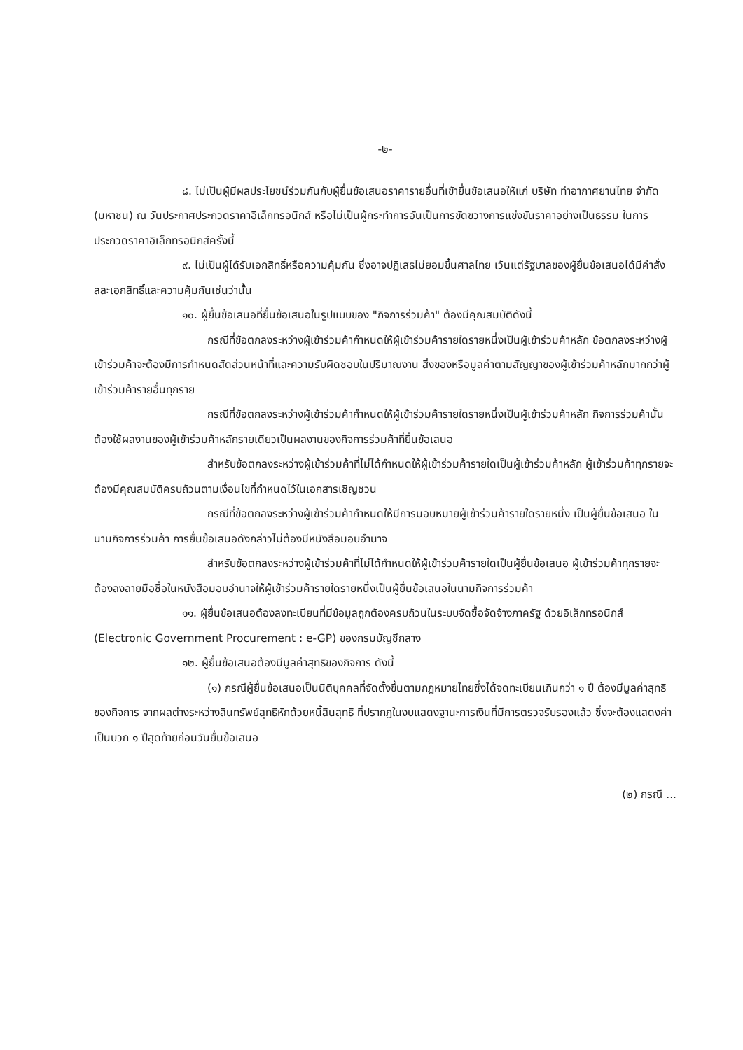-๒-
๘. ไม่เป็นผู้มีผลประโยชน์ร่วมกันกับผู้ยื่นข้อเสนอราคารายอื่นที่เข้ายื่นข้อเสนอให้แก่ บริษัท ท่าอากาศยานไทย จำกัด (มหาชน) ณ วันประกาศประกวดราคาอิเล็กทรอนิกส์ หรือไม่เป็นผู้กระทำการอันเป็นการขัดขวางการแข่งขันราคาอย่างเป็นธรรม ในการประกวดราคาอิเล็กทรอนิกส์ครั้งนี้
๙. ไม่เป็นผู้ได้รับเอกสิทธิ์หรือความคุ้มกัน ซึ่งอาจปฏิเสธไม่ยอมขึ้นศาลไทย เว้นแต่รัฐบาลของผู้ยื่นข้อเสนอได้มีคำสั่งสละเอกสิทธิ์และความคุ้มกันเช่นว่านั้น
๑๐. ผู้ยื่นข้อเสนอที่ยื่นข้อเสนอในรูปแบบของ "กิจการร่วมค้า" ต้องมีคุณสมบัติดังนี้
กรณีที่ข้อตกลงระหว่างผู้เข้าร่วมค้ากำหนดให้ผู้เข้าร่วมค้ารายใดรายหนึ่งเป็นผู้เข้าร่วมค้าหลัก ข้อตกลงระหว่างผู้เข้าร่วมค้าจะต้องมีการกำหนดสัดส่วนหน้าที่และความรับผิดชอบในปริมาณงาน สิ่งของหรือมูลค่าตามสัญญาของผู้เข้าร่วมค้าหลักมากกว่าผู้เข้าร่วมค้ารายอื่นทุกราย
กรณีที่ข้อตกลงระหว่างผู้เข้าร่วมค้ากำหนดให้ผู้เข้าร่วมค้ารายใดรายหนึ่งเป็นผู้เข้าร่วมค้าหลัก กิจการร่วมค้านั้นต้องใช้ผลงานของผู้เข้าร่วมค้าหลักรายเดียวเป็นผลงานของกิจการร่วมค้าที่ยื่นข้อเสนอ
สำหรับข้อตกลงระหว่างผู้เข้าร่วมค้าที่ไม่ได้กำหนดให้ผู้เข้าร่วมค้ารายใดเป็นผู้เข้าร่วมค้าหลัก ผู้เข้าร่วมค้าทุกรายจะต้องมีคุณสมบัติครบถ้วนตามเงื่อนไขที่กำหนดไว้ในเอกสารเชิญชวน
กรณีที่ข้อตกลงระหว่างผู้เข้าร่วมค้ากำหนดให้มีการมอบหมายผู้เข้าร่วมค้ารายใดรายหนึ่ง เป็นผู้ยื่นข้อเสนอ ในนามกิจการร่วมค้า การยื่นข้อเสนอดังกล่าวไม่ต้องมีหนังสือมอบอำนาจ
สำหรับข้อตกลงระหว่างผู้เข้าร่วมค้าที่ไม่ได้กำหนดให้ผู้เข้าร่วมค้ารายใดเป็นผู้ยื่นข้อเสนอ ผู้เข้าร่วมค้าทุกรายจะต้องลงลายมือชื่อในหนังสือมอบอำนาจให้ผู้เข้าร่วมค้ารายใดรายหนึ่งเป็นผู้ยื่นข้อเสนอในนามกิจการร่วมค้า
๑๑. ผู้ยื่นข้อเสนอต้องลงทะเบียนที่มีข้อมูลถูกต้องครบถ้วนในระบบจัดซื้อจัดจ้างภาครัฐ ด้วยอิเล็กทรอนิกส์ (Electronic Government Procurement : e-GP) ของกรมบัญชีกลาง
๑๒. ผู้ยื่นข้อเสนอต้องมีมูลค่าสุทธิของกิจการ ดังนี้
(๑) กรณีผู้ยื่นข้อเสนอเป็นนิติบุคคลที่จัดตั้งขึ้นตามกฎหมายไทยซึ่งได้จดทะเบียนเกินกว่า ๑ ปี ต้องมีมูลค่าสุทธิของกิจการ จากผลต่างระหว่างสินทรัพย์สุทธิหักด้วยหนี้สินสุทธิ ที่ปรากฏในงบแสดงฐานะการเงินที่มีการตรวจรับรองแล้ว ซึ่งจะต้องแสดงค่าเป็นบวก ๑ ปีสุดท้ายก่อนวันยื่นข้อเสนอ
(๒) กรณี ...